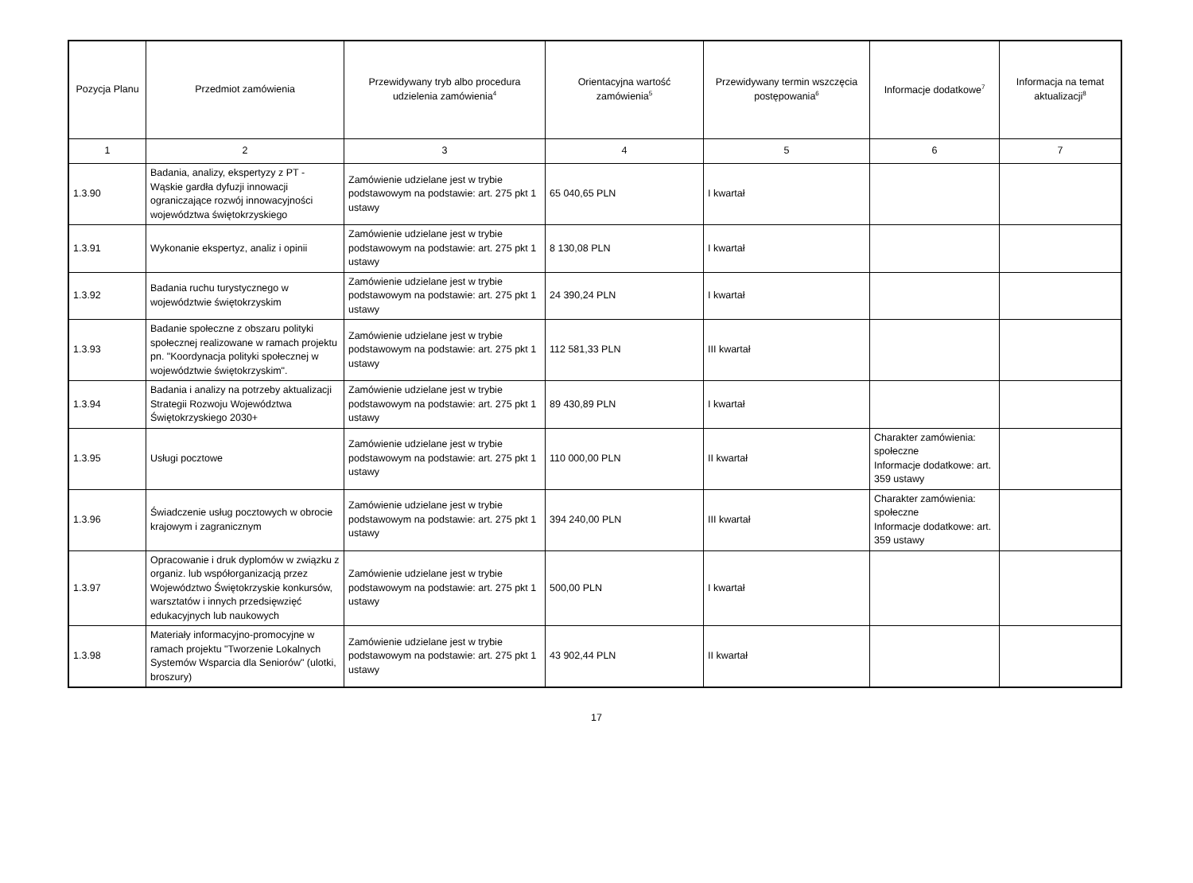| Pozycja Planu | Przedmiot zamówienia | Przewidywany tryb albo procedura udzielenia zamówienia<sup>4</sup> | Orientacyjna wartość zamówienia<sup>5</sup> | Przewidywany termin wszczęcia postępowania<sup>6</sup> | Informacje dodatkowe<sup>7</sup> | Informacja na temat aktualizacji<sup>8</sup> |
| --- | --- | --- | --- | --- | --- | --- |
| 1 | 2 | 3 | 4 | 5 | 6 | 7 |
| 1.3.90 | Badania, analizy, ekspertyzy z PT - Wąskie gardła dyfuzji innowacji ograniczające rozwój innowacyjności województwa świętokrzyskiego | Zamówienie udzielane jest w trybie podstawowym na podstawie: art. 275 pkt 1 ustawy | 65 040,65 PLN | I kwartał | | |
| 1.3.91 | Wykonanie ekspertyz, analiz i opinii | Zamówienie udzielane jest w trybie podstawowym na podstawie: art. 275 pkt 1 ustawy | 8 130,08 PLN | I kwartał | | |
| 1.3.92 | Badania ruchu turystycznego w województwie świętokrzyskim | Zamówienie udzielane jest w trybie podstawowym na podstawie: art. 275 pkt 1 ustawy | 24 390,24 PLN | I kwartał | | |
| 1.3.93 | Badanie społeczne z obszaru polityki społecznej realizowane w ramach projektu pn. "Koordynacja polityki społecznej w województwie świętokrzyskim". | Zamówienie udzielane jest w trybie podstawowym na podstawie: art. 275 pkt 1 ustawy | 112 581,33 PLN | III kwartał | | |
| 1.3.94 | Badania i analizy na potrzeby aktualizacji Strategii Rozwoju Województwa Świętokrzyskiego 2030+ | Zamówienie udzielane jest w trybie podstawowym na podstawie: art. 275 pkt 1 ustawy | 89 430,89 PLN | I kwartał | | |
| 1.3.95 | Usługi pocztowe | Zamówienie udzielane jest w trybie podstawowym na podstawie: art. 275 pkt 1 ustawy | 110 000,00 PLN | II kwartał | Charakter zamówienia: społeczne Informacje dodatkowe: art. 359 ustawy | |
| 1.3.96 | Świadczenie usług pocztowych w obrocie krajowym i zagranicznym | Zamówienie udzielane jest w trybie podstawowym na podstawie: art. 275 pkt 1 ustawy | 394 240,00 PLN | III kwartał | Charakter zamówienia: społeczne Informacje dodatkowe: art. 359 ustawy | |
| 1.3.97 | Opracowanie i druk dyplomów w związku z organiz. lub współorganizacją przez Województwo Świętokrzyskie konkursów, warsztatów i innych przedsięwzięć edukacyjnych lub naukowych | Zamówienie udzielane jest w trybie podstawowym na podstawie: art. 275 pkt 1 ustawy | 500,00 PLN | I kwartał | | |
| 1.3.98 | Materiały informacyjno-promocyjne w ramach projektu "Tworzenie Lokalnych Systemów Wsparcia dla Seniorów" (ulotki, broszury) | Zamówienie udzielane jest w trybie podstawowym na podstawie: art. 275 pkt 1 ustawy | 43 902,44 PLN | II kwartał | | |
17